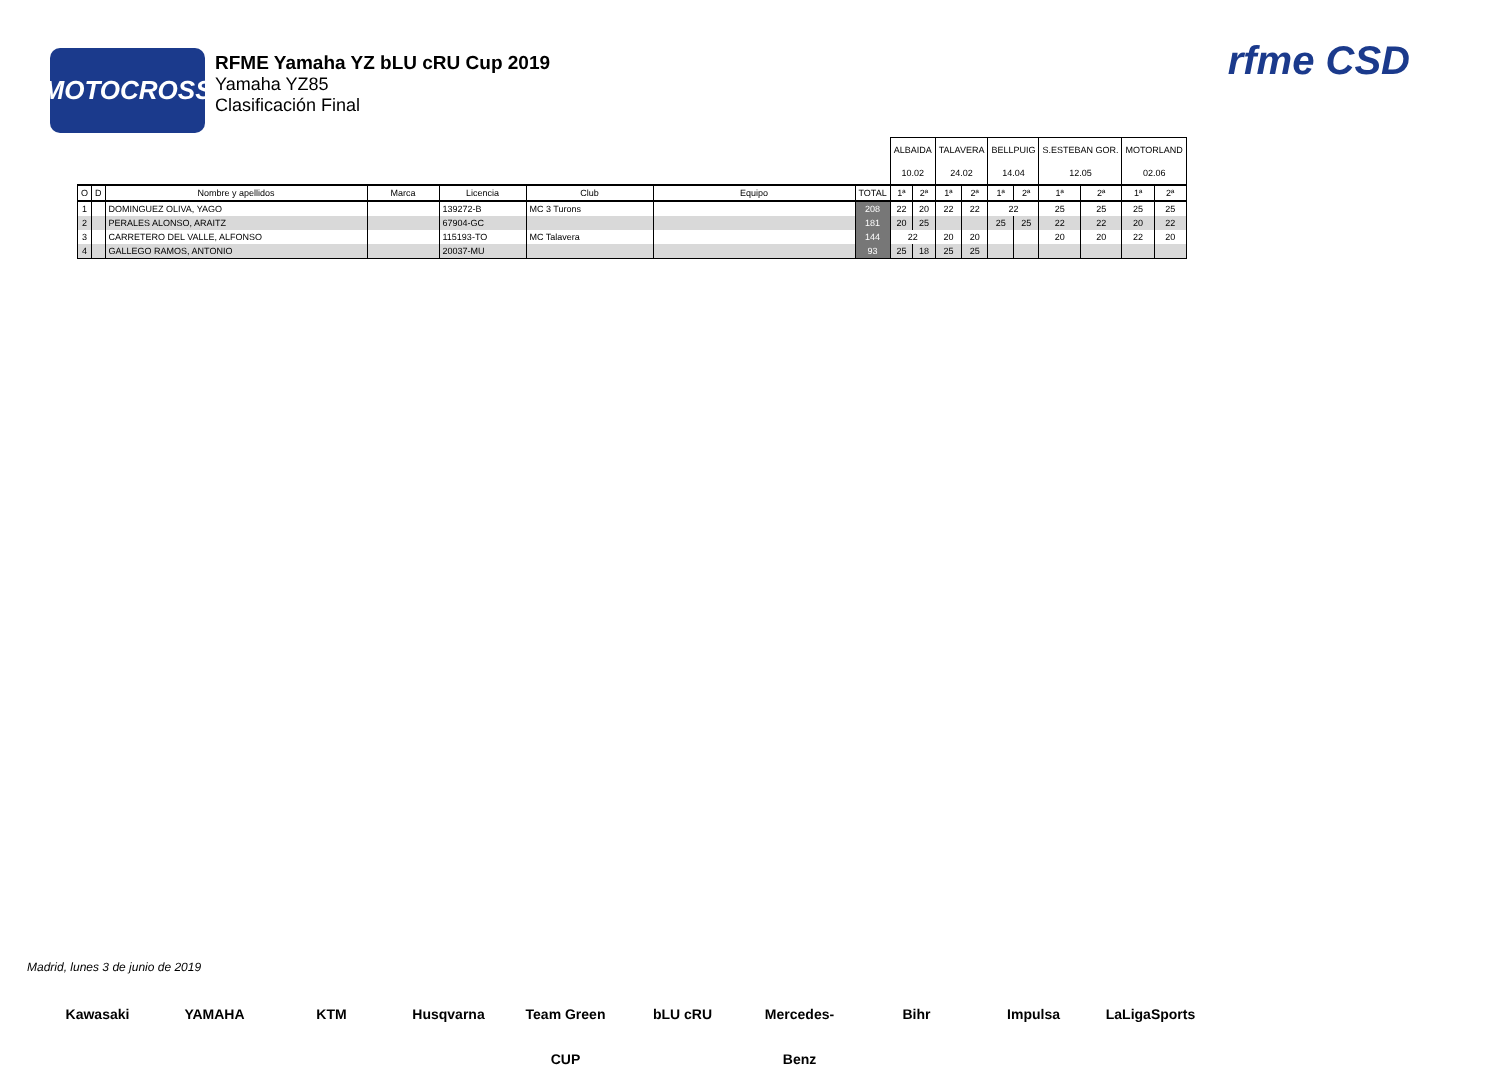MOTOCROSS
RFME Yamaha YZ bLU cRU Cup 2019
Yamaha YZ85
Clasificación Final
rfme CSD
| | | | | | | | | ALBAIDA | | TALAVERA | | BELLPUIG | | S.ESTEBAN GOR. | | MOTORLAND | |
| | | | | | | | | 10.02 | | 24.02 | | 14.04 | | 12.05 | | 02.06 | |
| O | D | Nombre y apellidos | Marca | Licencia | Club | Equipo | TOTAL | 1ª | 2ª | 1ª | 2ª | 1ª | 2ª | 1ª | 2ª | 1ª | 2ª |
| 1 | | DOMINGUEZ OLIVA, YAGO | | 139272-B | MC 3 Turons | | 208 | 22 | 20 | 22 | 22 | 22 | | 25 | 25 | 25 | 25 |
| 2 | | PERALES ALONSO, ARAITZ | | 67904-GC | | | 181 | 20 | 25 | | | 25 | 25 | 22 | 22 | 20 | 22 |
| 3 | | CARRETERO DEL VALLE, ALFONSO | | 115193-TO | MC Talavera | | 144 | 22 | | 20 | 20 | | | 20 | 20 | 22 | 20 |
| 4 | | GALLEGO RAMOS, ANTONIO | | 20037-MU | | | 93 | 25 | 18 | 25 | 25 | | | | | | |
Madrid, lunes 3 de junio de 2019
Kawasaki YAMAHA KTM Husqvarna Team Green CUP bLU cRU Mercedes-Benz Bihr Impulsa LaLigaSports